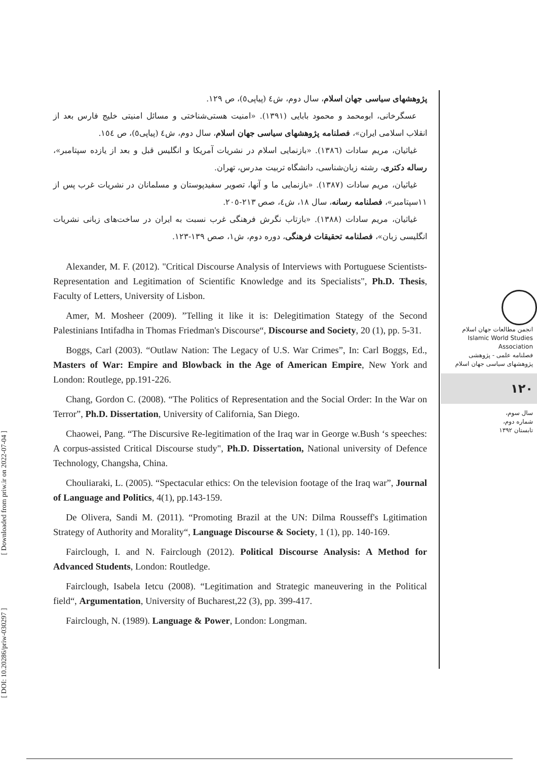پژوهشهای سیاسی جهان اسلام، سال دوم، ش٤ (پیاپی٥)، ص ١٢٩.
عسگرخانی، ابومحمد و محمود بابایی (١٣٩١). «امنیت هستی‌شناختی و مسائل امنیتی خلیج فارس بعد از انقلاب اسلامی ایران»، فصلنامه پژوهشهای سیاسی جهان اسلام، سال دوم، ش٤ (پیاپی٥)، ص ١٥٤.
غیاثیان، مریم سادات (١٣٨٦). «بازنمایی اسلام در نشریات آمریکا و انگلیس قبل و بعد از یازده سپتامبر»، رساله دکتری، رشته زبان‌شناسی، دانشگاه تربیت مدرس، تهران.
غیاثیان، مریم سادات (١٣٨٧). «بازنمایی ما و آنها، تصویر سفیدپوستان و مسلمانان در نشریات غرب پس از ١١سپتامبر»، فصلنامه رسانه، سال ١٨، ش٤، صص ٢١٣-٢٠٥.
غیاثیان، مریم سادات (١٣٨٨). «بازتاب نگرش فرهنگی غرب نسبت به ایران در ساخت‌های زبانی نشریات انگلیسی زبان»، فصلنامه تحقیقات فرهنگی، دوره دوم، ش١، صص ١٣٩-١٢٣.
Alexander, M. F. (2012). "Critical Discourse Analysis of Interviews with Portuguese Scientists- Representation and Legitimation of Scientific Knowledge and its Specialists", Ph.D. Thesis, Faculty of Letters, University of Lisbon.
Amer, M. Mosheer (2009). ”Telling it like it is: Delegitimation Stategy of the Second Palestinians Intifadha in Thomas Friedman's Discourse“, Discourse and Society, 20 (1), pp. 5-31.
Boggs, Carl (2003). “Outlaw Nation: The Legacy of U.S. War Crimes”, In: Carl Boggs, Ed., Masters of War: Empire and Blowback in the Age of American Empire, New York and London: Routlege, pp.191-226.
Chang, Gordon C. (2008). “The Politics of Representation and the Social Order: In the War on Terror”, Ph.D. Dissertation, University of California, San Diego.
Chaowei, Pang. “The Discursive Re-legitimation of the Iraq war in George w.Bush ‘s speeches: A corpus-assisted Critical Discourse study", Ph.D. Dissertation, National university of Defence Technology, Changsha, China.
Chouliaraki, L. (2005). “Spectacular ethics: On the television footage of the Iraq war”, Journal of Language and Politics, 4(1), pp.143-159.
De Olivera, Sandi M. (2011). “Promoting Brazil at the UN: Dilma Rousseff's Lgitimation Strategy of Authority and Morality“, Language Discourse & Society, 1 (1), pp. 140-169.
Fairclough, I. and N. Fairclough (2012). Political Discourse Analysis: A Method for Advanced Students, London: Routledge.
Fairclough, Isabela Ietcu (2008). “Legitimation and Strategic maneuvering in the Political field“, Argumentation, University of Bucharest,22 (3), pp. 399-417.
Fairclough, N. (1989). Language & Power, London: Longman.
انجمن مطالعات جهان اسلام
Islamic World Studies Association
فصلنامه علمی - پژوهشی
پژوهشهای سیاسی جهان اسلام
١٢٠
سال سوم،
شماره دوم،
تابستان ١٣٩٢
[ Downloaded from priw.ir on 2022-07-04 ]
[ DOI: 10.20286/priw-030297 ]